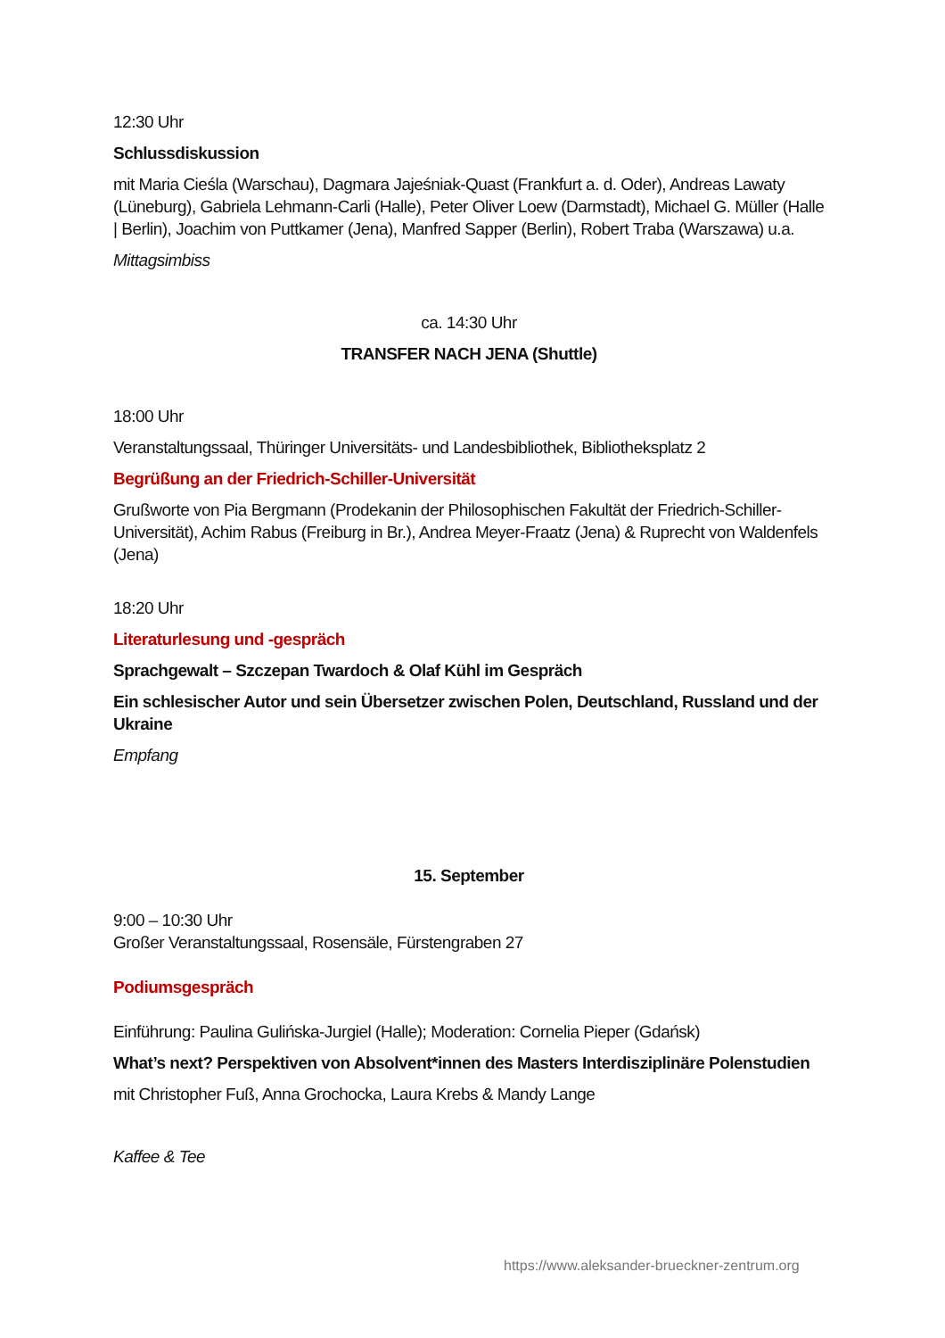12:30 Uhr
Schlussdiskussion
mit Maria Cieśla (Warschau), Dagmara Jajeśniak-Quast (Frankfurt a. d. Oder), Andreas Lawaty (Lüneburg), Gabriela Lehmann-Carli (Halle), Peter Oliver Loew (Darmstadt), Michael G. Müller (Halle | Berlin), Joachim von Puttkamer (Jena), Manfred Sapper (Berlin), Robert Traba (Warszawa) u.a.
Mittagsimbiss
ca. 14:30 Uhr
TRANSFER NACH JENA (Shuttle)
18:00 Uhr
Veranstaltungssaal, Thüringer Universitäts- und Landesbibliothek, Bibliotheksplatz 2
Begrüßung an der Friedrich-Schiller-Universität
Grußworte von Pia Bergmann (Prodekanin der Philosophischen Fakultät der Friedrich-Schiller-Universität), Achim Rabus (Freiburg in Br.), Andrea Meyer-Fraatz (Jena) & Ruprecht von Waldenfels (Jena)
18:20 Uhr
Literaturlesung und -gespräch
Sprachgewalt – Szczepan Twardoch & Olaf Kühl im Gespräch
Ein schlesischer Autor und sein Übersetzer zwischen Polen, Deutschland, Russland und der Ukraine
Empfang
15. September
9:00 – 10:30 Uhr
Großer Veranstaltungssaal, Rosensäle, Fürstengraben 27
Podiumsgespräch
Einführung: Paulina Gulińska-Jurgiel (Halle); Moderation: Cornelia Pieper (Gdańsk)
What’s next? Perspektiven von Absolvent*innen des Masters Interdisziplinäre Polenstudien
mit Christopher Fuß, Anna Grochocka, Laura Krebs & Mandy Lange
Kaffee & Tee
https://www.aleksander-brueckner-zentrum.org